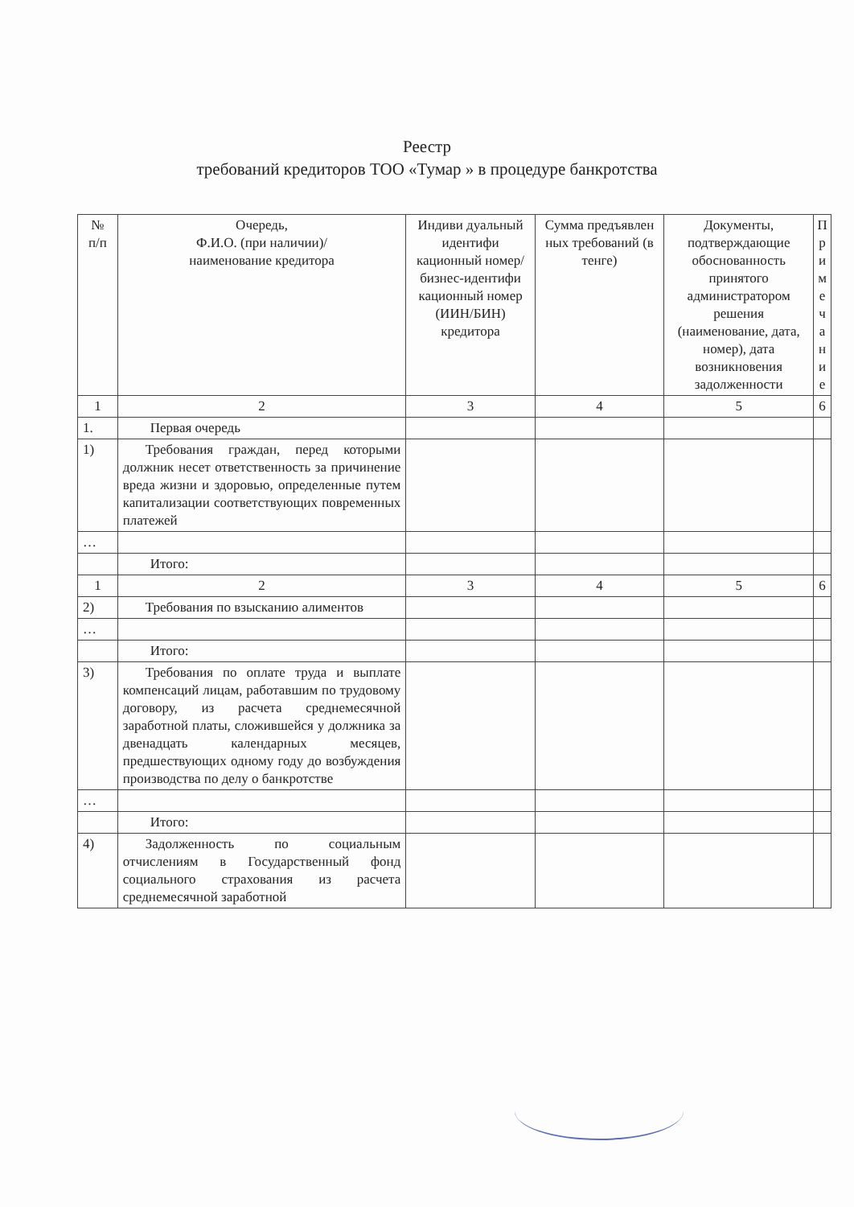Реестр
требований кредиторов ТОО «Тумар » в процедуре банкротства
| № п/п | Очередь, Ф.И.О. (при наличии)/ наименование кредитора | Индиви дуальный идентифи кационный номер/ бизнес-идентифи кационный номер (ИИН/БИН) кредитора | Сумма предъявлен ных требований (в тенге) | Документы, подтверждающие обоснованность принятого администратором решения (наименование, дата, номер), дата возникновения задолженности | П р и м е ч а н и е |
| --- | --- | --- | --- | --- | --- |
| 1 | 2 | 3 | 4 | 5 | 6 |
| 1. | Первая очередь | | | | |
| 1) | Требования граждан, перед которыми должник несет ответственность за причинение вреда жизни и здоровью, определенные путем капитализации соответствующих повременных платежей | | | | |
| … | | | | | |
| | Итого: | | | | |
| 1 | 2 | 3 | 4 | 5 | 6 |
| 2) | Требования по взысканию алиментов | | | | |
| … | | | | | |
| | Итого: | | | | |
| 3) | Требования по оплате труда и выплате компенсаций лицам, работавшим по трудовому договору, из расчета среднемесячной заработной платы, сложившейся у должника за двенадцать календарных месяцев, предшествующих одному году до возбуждения производства по делу о банкротстве | | | | |
| … | | | | | |
| | Итого: | | | | |
| 4) | Задолженность по социальным отчислениям в Государственный фонд социального страхования из расчета среднемесячной заработной | | | | |